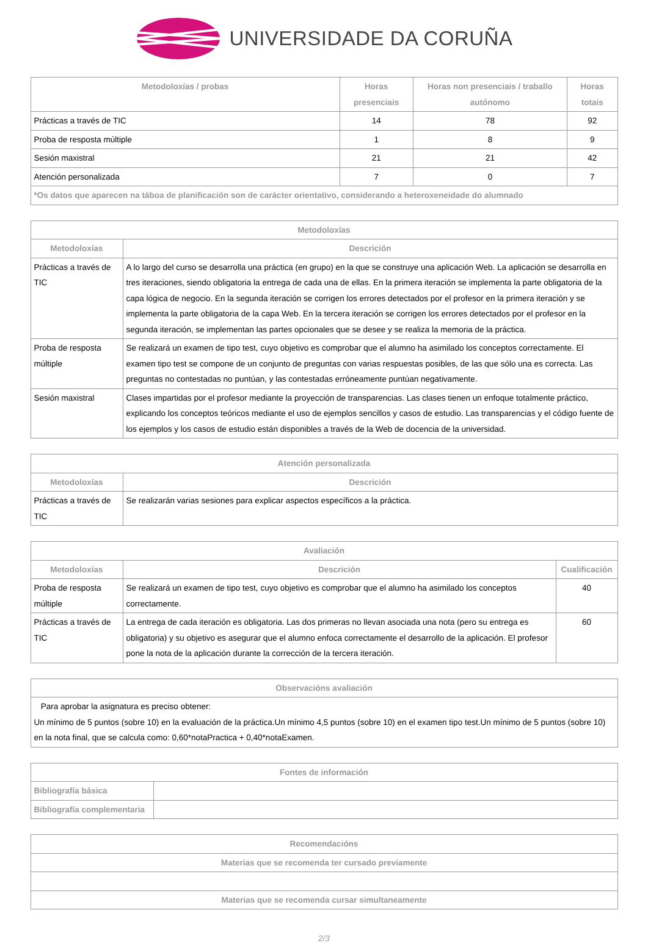UNIVERSIDADE DA CORUÑA
| Metodoloxías / probas | Horas presenciais | Horas non presenciais / traballo autónomo | Horas totais |
| --- | --- | --- | --- |
| Prácticas a través de TIC | 14 | 78 | 92 |
| Proba de resposta múltiple | 1 | 8 | 9 |
| Sesión maxistral | 21 | 21 | 42 |
| Atención personalizada | 7 | 0 | 7 |
| *Os datos que aparecen na táboa de planificación son de carácter orientativo, considerando a heteroxeneidade do alumnado | | | |
| Metodoloxías | |
| --- | --- |
| Metodoloxías | Descrición |
| Prácticas a través de TIC | A lo largo del curso se desarrolla una práctica (en grupo) en la que se construye una aplicación Web. La aplicación se desarrolla en tres iteraciones, siendo obligatoria la entrega de cada una de ellas. En la primera iteración se implementa la parte obligatoria de la capa lógica de negocio. En la segunda iteración se corrigen los errores detectados por el profesor en la primera iteración y se implementa la parte obligatoria de la capa Web. En la tercera iteración se corrigen los errores detectados por el profesor en la segunda iteración, se implementan las partes opcionales que se desee y se realiza la memoria de la práctica. |
| Proba de resposta múltiple | Se realizará un examen de tipo test, cuyo objetivo es comprobar que el alumno ha asimilado los conceptos correctamente. El examen tipo test se compone de un conjunto de preguntas con varias respuestas posibles, de las que sólo una es correcta. Las preguntas no contestadas no puntúan, y las contestadas erróneamente puntúan negativamente. |
| Sesión maxistral | Clases impartidas por el profesor mediante la proyección de transparencias. Las clases tienen un enfoque totalmente práctico, explicando los conceptos teóricos mediante el uso de ejemplos sencillos y casos de estudio. Las transparencias y el código fuente de los ejemplos y los casos de estudio están disponibles a través de la Web de docencia de la universidad. |
| Atención personalizada | |
| --- | --- |
| Metodoloxías | Descrición |
| Prácticas a través de TIC | Se realizarán varias sesiones para explicar aspectos específicos a la práctica. |
| Avaliación | | |
| --- | --- | --- |
| Metodoloxías | Descrición | Cualificación |
| Proba de resposta múltiple | Se realizará un examen de tipo test, cuyo objetivo es comprobar que el alumno ha asimilado los conceptos correctamente. | 40 |
| Prácticas a través de TIC | La entrega de cada iteración es obligatoria. Las dos primeras no llevan asociada una nota (pero su entrega es obligatoria) y su objetivo es asegurar que el alumno enfoca correctamente el desarrollo de la aplicación. El profesor pone la nota de la aplicación durante la corrección de la tercera iteración. | 60 |
| Observacións avaliación |
| --- |
| Para aprobar la asignatura es preciso obtener: Un mínimo de 5 puntos (sobre 10) en la evaluación de la práctica.Un mínimo 4,5 puntos (sobre 10) en el examen tipo test.Un mínimo de 5 puntos (sobre 10) en la nota final, que se calcula como: 0,60*notaPractica + 0,40*notaExamen. |
| Fontes de información | |
| --- | --- |
| Bibliografía básica | |
| Bibliografía complementaria | |
| Recomendacións |
| --- |
| Materias que se recomenda ter cursado previamente |
| Materias que se recomenda cursar simultaneamente |
2/3